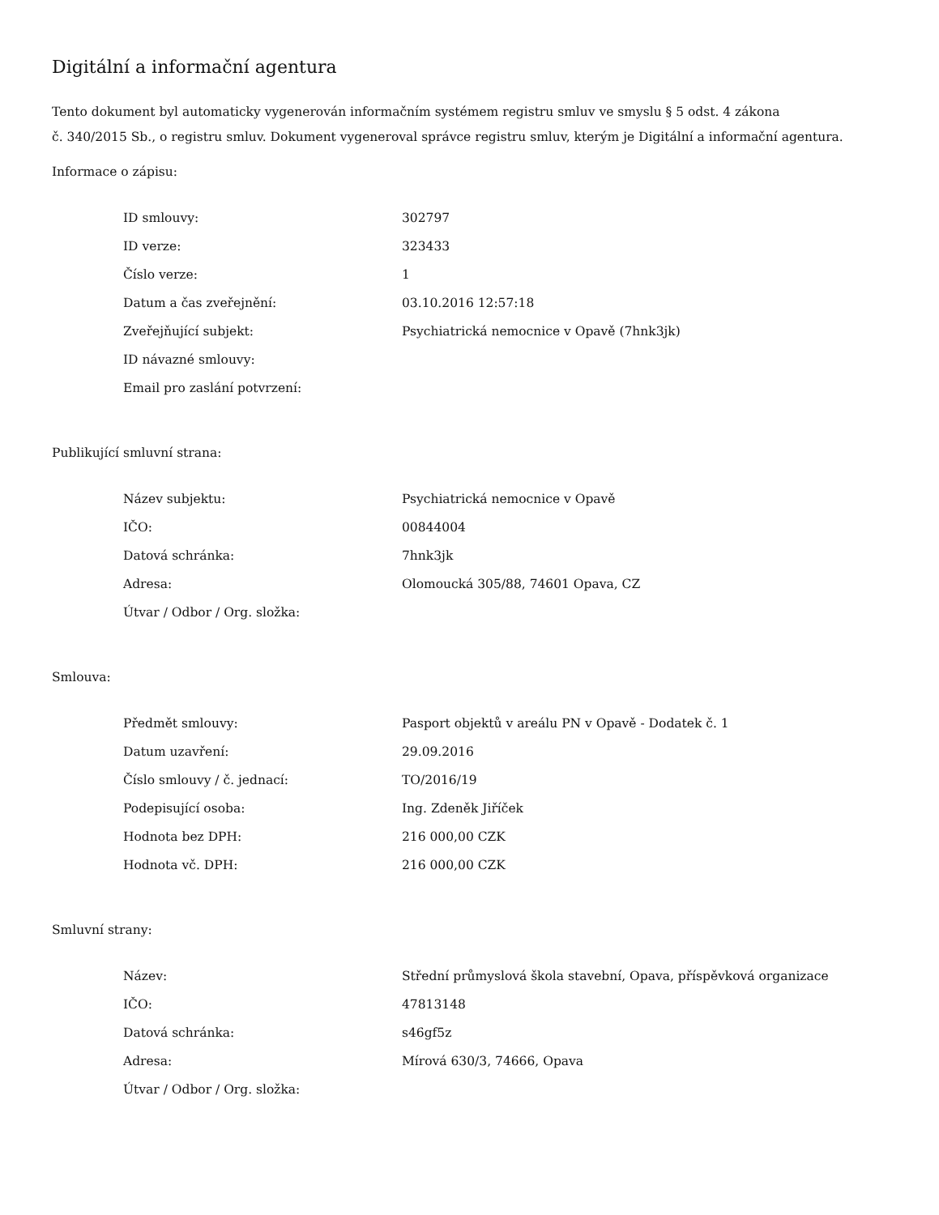Digitální a informační agentura
Tento dokument byl automaticky vygenerován informačním systémem registru smluv ve smyslu § 5 odst. 4 zákona
č. 340/2015 Sb., o registru smluv. Dokument vygeneroval správce registru smluv, kterým je Digitální a informační agentura.
Informace o zápisu:
| ID smlouvy: | 302797 |
| ID verze: | 323433 |
| Číslo verze: | 1 |
| Datum a čas zveřejnění: | 03.10.2016 12:57:18 |
| Zveřejňující subjekt: | Psychiatrická nemocnice v Opavě (7hnk3jk) |
| ID návazné smlouvy: | |
| Email pro zaslání potvrzení: | |
Publikující smluvní strana:
| Název subjektu: | Psychiatrická nemocnice v Opavě |
| IČO: | 00844004 |
| Datová schránka: | 7hnk3jk |
| Adresa: | Olomoucká 305/88, 74601 Opava, CZ |
| Útvar / Odbor / Org. složka: | |
Smlouva:
| Předmět smlouvy: | Pasport objektů v areálu PN v Opavě - Dodatek č. 1 |
| Datum uzavření: | 29.09.2016 |
| Číslo smlouvy / č. jednací: | TO/2016/19 |
| Podepisující osoba: | Ing. Zdeněk Jiříček |
| Hodnota bez DPH: | 216 000,00 CZK |
| Hodnota vč. DPH: | 216 000,00 CZK |
Smluvní strany:
| Název: | Střední průmyslová škola stavební, Opava, příspěvková organizace |
| IČO: | 47813148 |
| Datová schránka: | s46gf5z |
| Adresa: | Mírová 630/3, 74666, Opava |
| Útvar / Odbor / Org. složka: | |